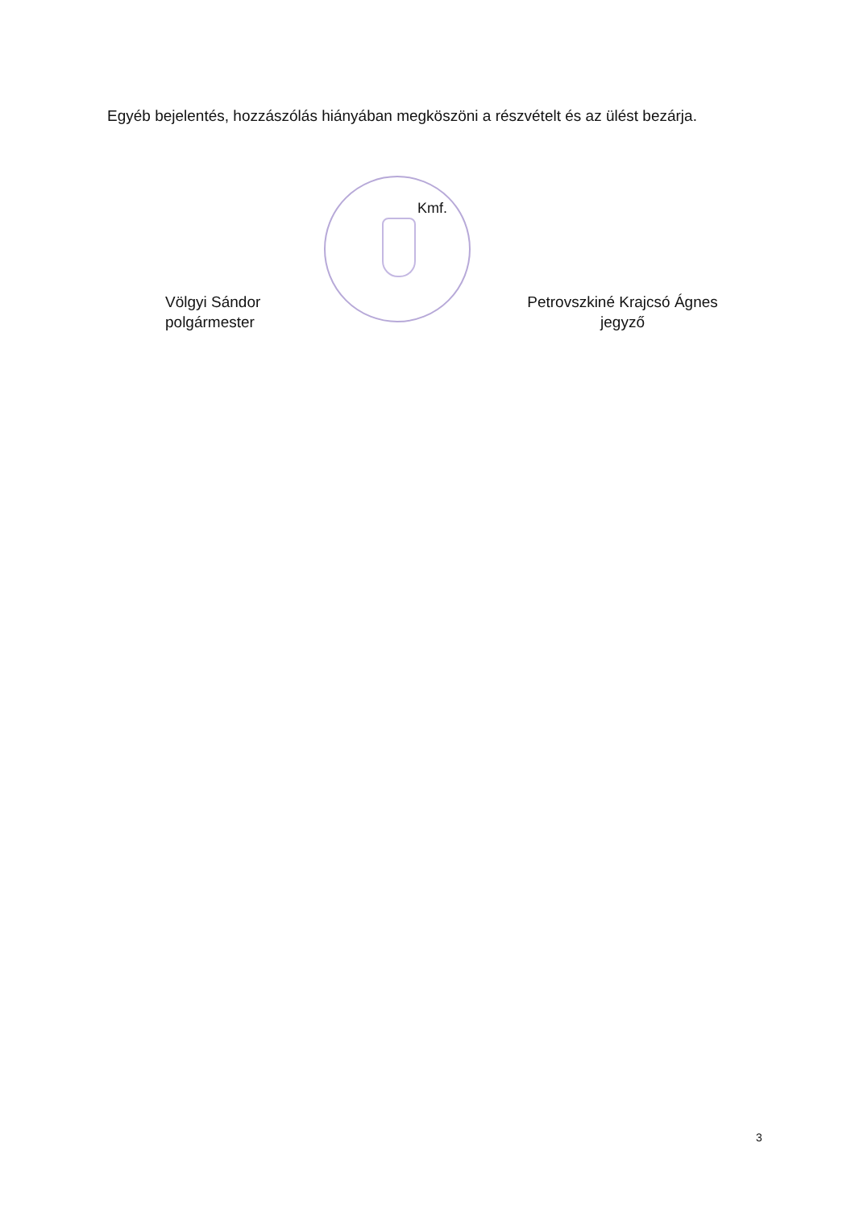Egyéb bejelentés, hozzászólás hiányában megköszöni a részvételt és az ülést bezárja.
Kmf.
Völgyi Sándor
polgármester
Petrovszkiné Krajcsó Ágnes
jegyző
3